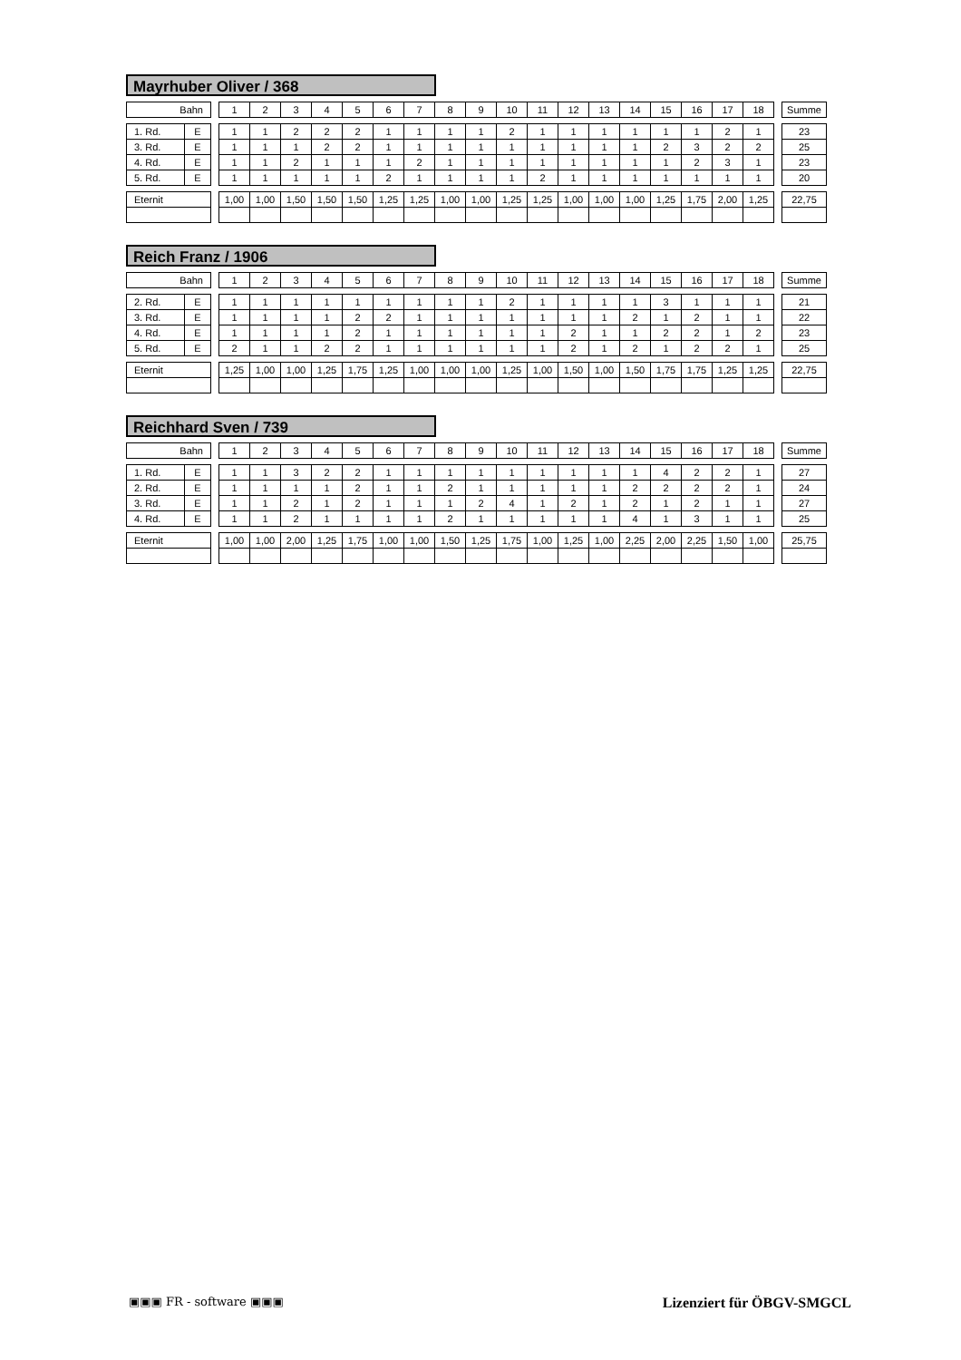Mayrhuber Oliver / 368
| Bahn | | | 1 | 2 | 3 | 4 | 5 | 6 | 7 | 8 | 9 | 10 | 11 | 12 | 13 | 14 | 15 | 16 | 17 | 18 | | Summe |
| 1. Rd. | E | | 1 | 1 | 2 | 2 | 2 | 1 | 1 | 1 | 1 | 2 | 1 | 1 | 1 | 1 | 1 | 1 | 2 | 1 | | 23 |
| 3. Rd. | E | | 1 | 1 | 1 | 2 | 2 | 1 | 1 | 1 | 1 | 1 | 1 | 1 | 1 | 1 | 2 | 3 | 2 | 2 | | 25 |
| 4. Rd. | E | | 1 | 1 | 2 | 1 | 1 | 1 | 2 | 1 | 1 | 1 | 1 | 1 | 1 | 1 | 1 | 2 | 3 | 1 | | 23 |
| 5. Rd. | E | | 1 | 1 | 1 | 1 | 1 | 2 | 1 | 1 | 1 | 1 | 2 | 1 | 1 | 1 | 1 | 1 | 1 | 1 | | 20 |
| Eternit | | | 1,00 | 1,00 | 1,50 | 1,50 | 1,50 | 1,25 | 1,25 | 1,00 | 1,00 | 1,25 | 1,25 | 1,00 | 1,00 | 1,00 | 1,25 | 1,75 | 2,00 | 1,25 | | 22,75 |
Reich Franz / 1906
| Bahn | | | 1 | 2 | 3 | 4 | 5 | 6 | 7 | 8 | 9 | 10 | 11 | 12 | 13 | 14 | 15 | 16 | 17 | 18 | | Summe |
| 2. Rd. | E | | 1 | 1 | 1 | 1 | 1 | 1 | 1 | 1 | 1 | 2 | 1 | 1 | 1 | 1 | 3 | 1 | 1 | 1 | | 21 |
| 3. Rd. | E | | 1 | 1 | 1 | 1 | 2 | 2 | 1 | 1 | 1 | 1 | 1 | 1 | 1 | 2 | 1 | 2 | 1 | 1 | | 22 |
| 4. Rd. | E | | 1 | 1 | 1 | 1 | 2 | 1 | 1 | 1 | 1 | 1 | 1 | 2 | 1 | 1 | 2 | 2 | 1 | 2 | | 23 |
| 5. Rd. | E | | 2 | 1 | 1 | 2 | 2 | 1 | 1 | 1 | 1 | 1 | 1 | 2 | 1 | 2 | 1 | 2 | 2 | 1 | | 25 |
| Eternit | | | 1,25 | 1,00 | 1,00 | 1,25 | 1,75 | 1,25 | 1,00 | 1,00 | 1,00 | 1,25 | 1,00 | 1,50 | 1,00 | 1,50 | 1,75 | 1,75 | 1,25 | 1,25 | | 22,75 |
Reichhard Sven / 739
| Bahn | | | 1 | 2 | 3 | 4 | 5 | 6 | 7 | 8 | 9 | 10 | 11 | 12 | 13 | 14 | 15 | 16 | 17 | 18 | | Summe |
| 1. Rd. | E | | 1 | 1 | 3 | 2 | 2 | 1 | 1 | 1 | 1 | 1 | 1 | 1 | 1 | 1 | 4 | 2 | 2 | 1 | | 27 |
| 2. Rd. | E | | 1 | 1 | 1 | 1 | 2 | 1 | 1 | 2 | 1 | 1 | 1 | 1 | 1 | 2 | 2 | 2 | 2 | 1 | | 24 |
| 3. Rd. | E | | 1 | 1 | 2 | 1 | 2 | 1 | 1 | 1 | 2 | 4 | 1 | 2 | 1 | 2 | 1 | 2 | 1 | 1 | | 27 |
| 4. Rd. | E | | 1 | 1 | 2 | 1 | 1 | 1 | 1 | 2 | 1 | 1 | 1 | 1 | 1 | 4 | 1 | 3 | 1 | 1 | | 25 |
| Eternit | | | 1,00 | 1,00 | 2,00 | 1,25 | 1,75 | 1,00 | 1,00 | 1,50 | 1,25 | 1,75 | 1,00 | 1,25 | 1,00 | 2,25 | 2,00 | 2,25 | 1,50 | 1,00 | | 25,75 |
▣▣▣ FR - software ▣▣▣ Lizenziert für ÖBGV-SMGCL